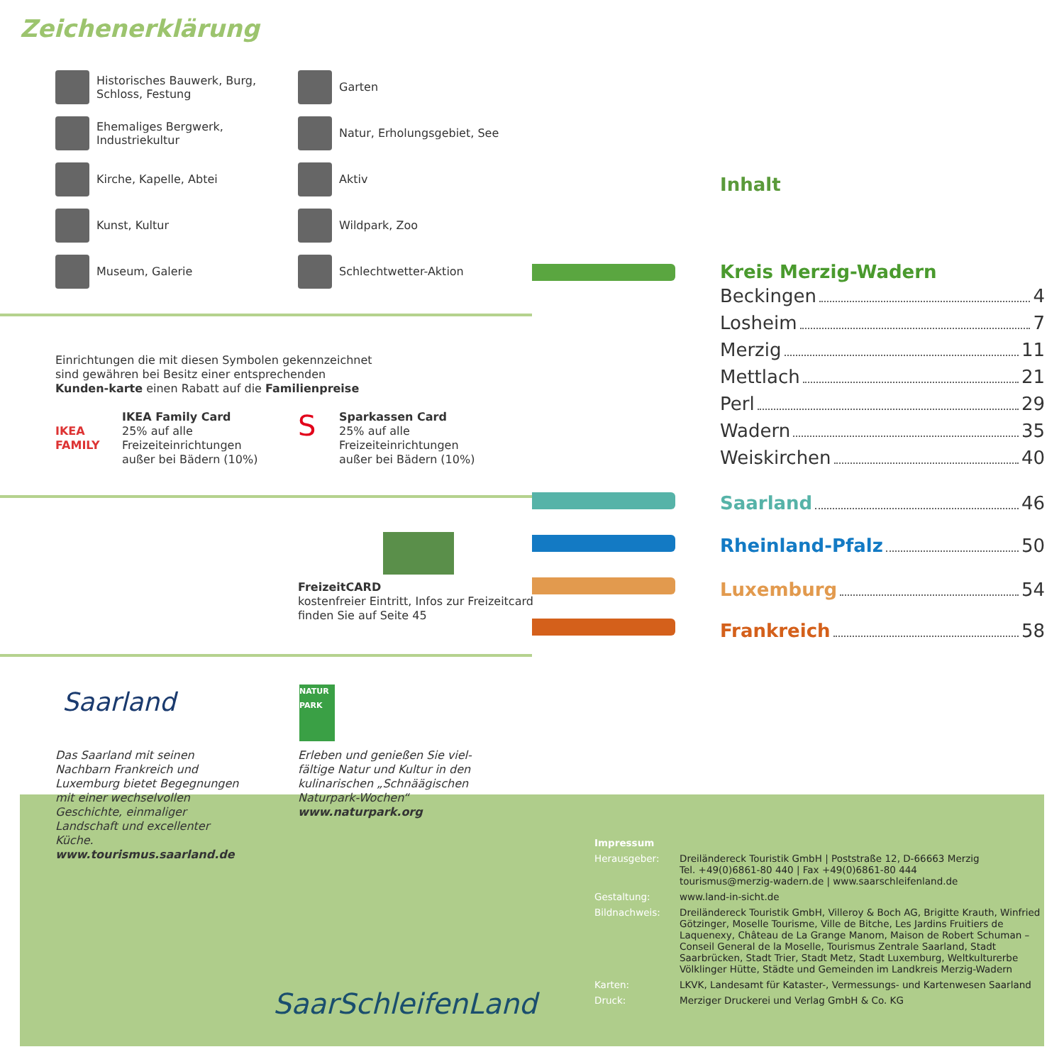Zeichenerklärung
Historisches Bauwerk, Burg,
Schloss, Festung
Garten
Ehemaliges Bergwerk,
Industriekultur
Natur, Erholungsgebiet, See
Kirche, Kapelle, Abtei
Aktiv
Kunst, Kultur
Wildpark, Zoo
Museum, Galerie
Schlechtwetter-Aktion
Einrichtungen die mit diesen Symbolen gekennzeichnet sind gewähren bei Besitz einer entsprechenden Kunden-karte einen Rabatt auf die Familienpreise
IKEA
FAMILY
IKEA Family Card
25% auf alle
Freizeiteinrichtungen
außer bei Bädern (10%)
S
Sparkassen Card
25% auf alle
Freizeiteinrichtungen
außer bei Bädern (10%)
FreizeitCARD
kostenfreier Eintritt, Infos zur Freizeitcard
finden Sie auf Seite 45
Saarland
NATUR PARK
Das Saarland mit seinen Nachbarn Frankreich und Luxemburg bietet Begegnungen mit einer wechselvollen Geschichte, einmaliger Landschaft und excellenter Küche.
www.tourismus.saarland.de
Erleben und genießen Sie viel-fältige Natur und Kultur in den kulinarischen „Schnäägischen Naturpark-Wochen“
www.naturpark.org
SaarSchleifenLand
Inhalt
Kreis Merzig-Wadern
Beckingen 4
Losheim 7
Merzig 11
Mettlach 21
Perl 29
Wadern 35
Weiskirchen 40
Saarland 46
Rheinland-Pfalz 50
Luxemburg 54
Frankreich 58
Impressum
Herausgeber:
Dreiländereck Touristik GmbH | Poststraße 12, D-66663 Merzig
Tel. +49(0)6861-80 440 | Fax +49(0)6861-80 444
tourismus@merzig-wadern.de | www.saarschleifenland.de
Gestaltung:
www.land-in-sicht.de
Bildnachweis:
Dreiländereck Touristik GmbH, Villeroy & Boch AG, Brigitte Krauth, Winfried Götzinger, Moselle Tourisme, Ville de Bitche, Les Jardins Fruitiers de Laquenexy, Château de La Grange Manom, Maison de Robert Schuman – Conseil General de la Moselle, Tourismus Zentrale Saarland, Stadt Saarbrücken, Stadt Trier, Stadt Metz, Stadt Luxemburg, Weltkulturerbe Völklinger Hütte, Städte und Gemeinden im Landkreis Merzig-Wadern
Karten:
LKVK, Landesamt für Kataster-, Vermessungs- und Kartenwesen Saarland
Druck:
Merziger Druckerei und Verlag GmbH & Co. KG